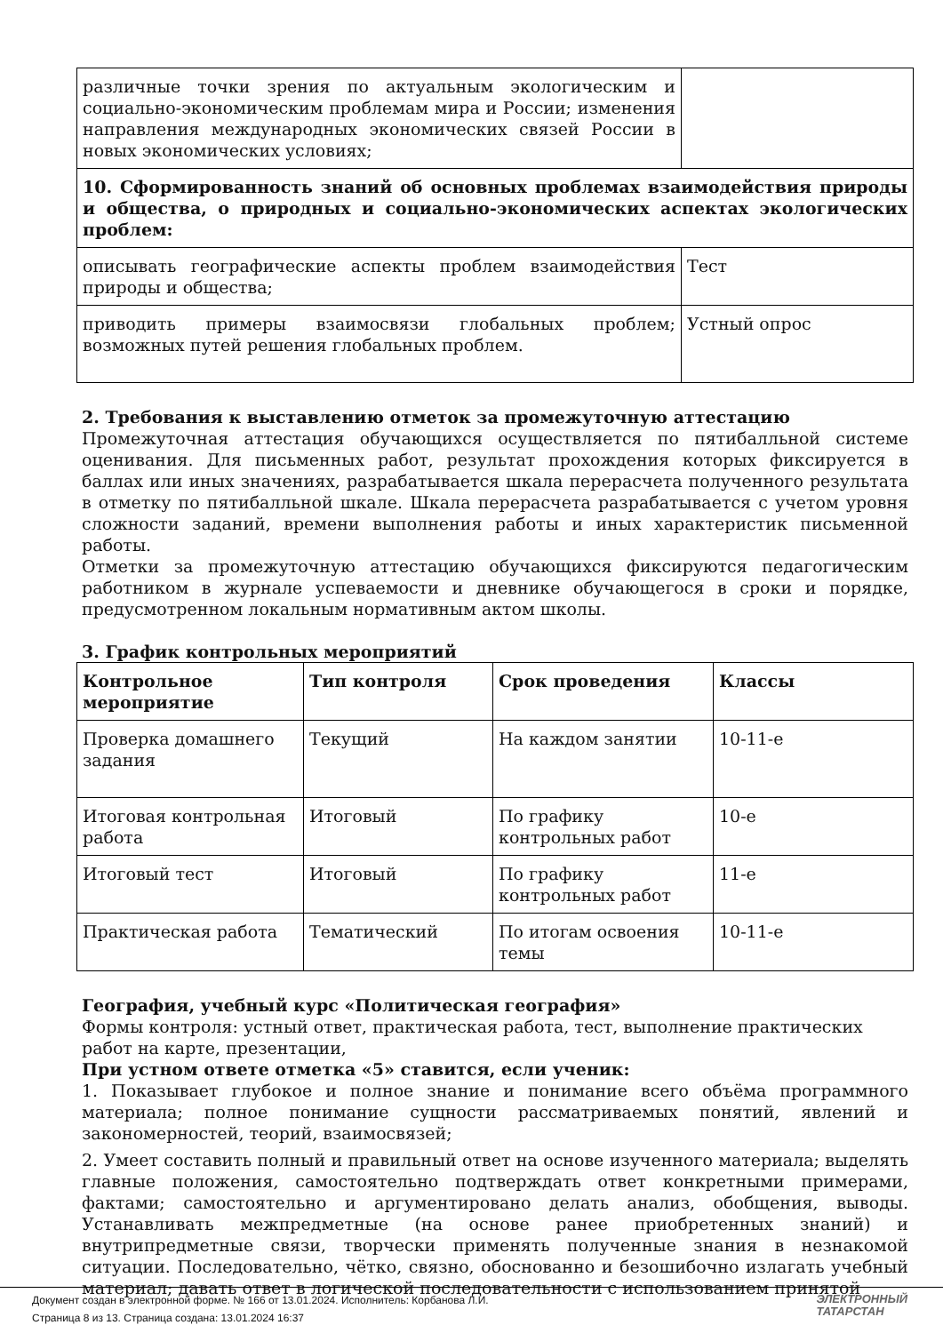| различные точки зрения по актуальным экологическим и социально-экономическим проблемам мира и России; изменения направления международных экономических связей России в новых экономических условиях; | |
| 10. Сформированность знаний об основных проблемах взаимодействия природы и общества, о природных и социально-экономических аспектах экологических проблем: | |
| описывать географические аспекты проблем взаимодействия природы и общества; | Тест |
| приводить примеры взаимосвязи глобальных проблем; возможных путей решения глобальных проблем. | Устный опрос |
2. Требования к выставлению отметок за промежуточную аттестацию
Промежуточная аттестация обучающихся осуществляется по пятибалльной системе оценивания. Для письменных работ, результат прохождения которых фиксируется в баллах или иных значениях, разрабатывается шкала перерасчета полученного результата в отметку по пятибалльной шкале. Шкала перерасчета разрабатывается с учетом уровня сложности заданий, времени выполнения работы и иных характеристик письменной работы.
Отметки за промежуточную аттестацию обучающихся фиксируются педагогическим работником в журнале успеваемости и дневнике обучающегося в сроки и порядке, предусмотренном локальным нормативным актом школы.
3. График контрольных мероприятий
| Контрольное мероприятие | Тип контроля | Срок проведения | Классы |
| --- | --- | --- | --- |
| Проверка домашнего задания | Текущий | На каждом занятии | 10-11-е |
| Итоговая контрольная работа | Итоговый | По графику контрольных работ | 10-е |
| Итоговый тест | Итоговый | По графику контрольных работ | 11-е |
| Практическая работа | Тематический | По итогам освоения темы | 10-11-е |
География, учебный курс «Политическая география»
Формы контроля: устный ответ, практическая работа, тест, выполнение практических работ на карте, презентации,
При устном ответе отметка «5» ставится, если ученик:
1. Показывает глубокое и полное знание и понимание всего объёма программного материала; полное понимание сущности рассматриваемых понятий, явлений и закономерностей, теорий, взаимосвязей;
2. Умеет составить полный и правильный ответ на основе изученного материала; выделять главные положения, самостоятельно подтверждать ответ конкретными примерами, фактами; самостоятельно и аргументировано делать анализ, обобщения, выводы. Устанавливать межпредметные (на основе ранее приобретенных знаний) и внутрипредметные связи, творчески применять полученные знания в незнакомой ситуации. Последовательно, чётко, связно, обоснованно и безошибочно излагать учебный материал; давать ответ в логической последовательности с использованием принятой
Документ создан в электронной форме. № 166 от 13.01.2024. Исполнитель: Корбанова Л.И.
Страница 8 из 13. Страница создана: 13.01.2024 16:37
ЭЛЕКТРОННЫЙ
ТАТАРСТАН